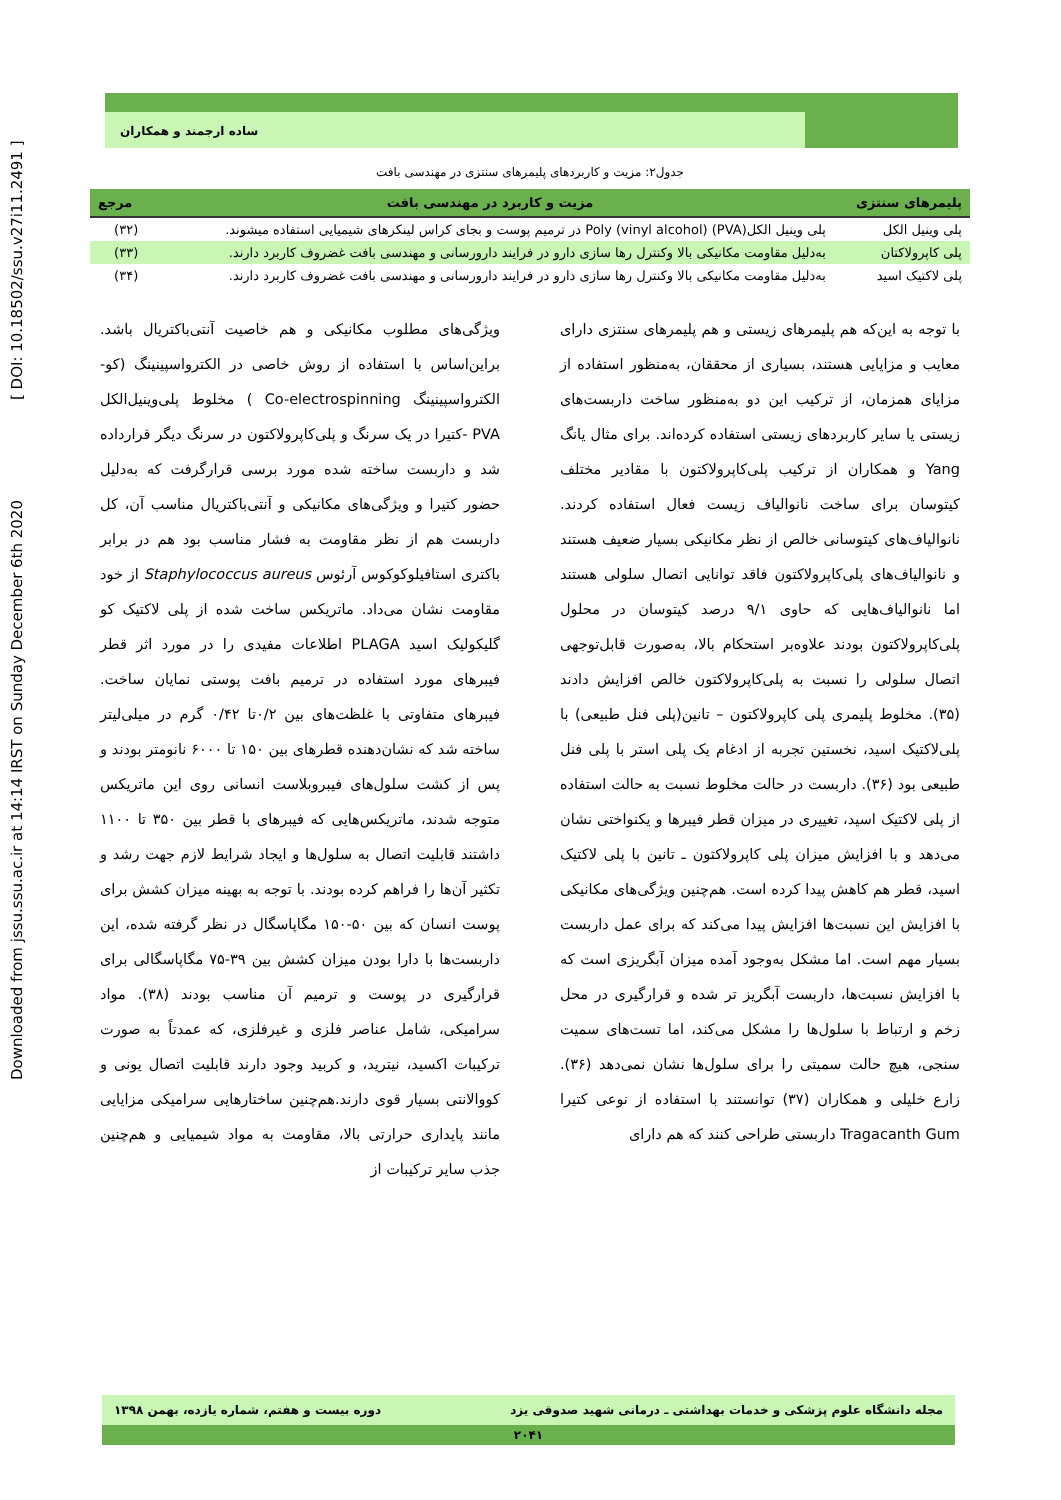Downloaded from jssu.ssu.ac.ir at 14:14 IRST on Sunday December 6th 2020 [ DOI: 10.18502/ssu.v27i11.2491 ]
ساده ارجمند و همکاران
جدول۲: مزیت و کاربردهای پلیمرهای سنتزی در مهندسی بافت
| پلیمرهای سنتزی | مزیت و کاربرد در مهندسی بافت | مرجع |
| --- | --- | --- |
| پلی وینیل الکل | پلی وینیل الکل(PVA) (Poly (vinyl alcohol در ترمیم پوست و بجای کراس لینکرهای شیمیایی استفاده میشوند. | (۳۲) |
| پلی کاپرولاکتان | بەدلیل مقاومت مکانیکی بالا وکنترل رها سازی دارو در فرایند دارورسانی و مهندسی بافت غضروف کاربرد دارند. | (۳۳) |
| پلی لاکتیک اسید | بەدلیل مقاومت مکانیکی بالا وکنترل رها سازی دارو در فرایند دارورسانی و مهندسی بافت غضروف کاربرد دارند. | (۳۴) |
با توجه به این‌که هم پلیمرهای زیستی و هم پلیمرهای سنتزی دارای معایب و مزایایی هستند، بسیاری از محققان، به‌منظور استفاده از مزایای همزمان، از ترکیب این دو به‌منظور ساخت داربست‌های زیستی یا سایر کاربردهای زیستی استفاده کرده‌اند. برای مثال یانگ Yang و همکاران از ترکیب پلی‌کاپرولاکتون با مقادیر مختلف کیتوسان برای ساخت نانوالیاف زیست فعال استفاده کردند. نانوالیاف‌های کیتوسانی خالص از نظر مکانیکی بسیار ضعیف هستند و نانوالیاف‌های پلی‌کاپرولاکتون فاقد توانایی اتصال سلولی هستند اما نانوالیاف‌هایی که حاوی ۹/۱ درصد کیتوسان در محلول پلی‌کاپرولاکتون بودند علاوه‌بر استحکام بالا، به‌صورت قابل‌توجهی اتصال سلولی را نسبت به پلی‌کاپرولاکتون خالص افزایش دادند (۳۵). مخلوط پلیمری پلی کاپرولاکتون – تانین(پلی فنل طبیعی) با پلی‌لاکتیک اسید، نخستین تجربه از ادغام یک پلی استر با پلی فنل طبیعی بود (۳۶). داربست در حالت مخلوط نسبت به حالت استفاده از پلی لاکتیک اسید، تغییری در میزان قطر فیبرها و یکنواختی نشان می‌دهد و با افزایش میزان پلی کاپرولاکتون ـ تانین با پلی لاکتیک اسید، قطر هم کاهش پیدا کرده است. هم‌چنین ویژگی‌های مکانیکی با افزایش این نسبت‌ها افزایش پیدا می‌کند که برای عمل داربست بسیار مهم است. اما مشکل به‌وجود آمده میزان آبگریزی است که با افزایش نسبت‌ها، داربست آبگریز تر شده و قرارگیری در محل زخم و ارتباط با سلول‌ها را مشکل می‌کند، اما تست‌های سمیت سنجی، هیچ حالت سمیتی را برای سلول‌ها نشان نمی‌دهد (۳۶). زارع خلیلی و همکاران (۳۷) توانستند با استفاده از نوعی کتیرا Tragacanth Gum داربستی طراحی کنند که هم دارای
ویژگی‌های مطلوب مکانیکی و هم خاصیت آنتی‌باکتریال باشد. براین‌اساس با استفاده از روش خاصی در الکترواسپینینگ (کو-الکترواسپینینگ Co-electrospinning ) مخلوط پلی‌وینیل‌الکل PVA -کتیرا در یک سرنگ و پلی‌کاپرولاکتون در سرنگ دیگر قرارداده شد و داربست ساخته شده مورد برسی قرارگرفت که به‌دلیل حضور کتیرا و ویژگی‌های مکانیکی و آنتی‌باکتریال مناسب آن، کل داربست هم از نظر مقاومت به فشار مناسب بود هم در برابر باکتری استافیلوکوکوس آرئوس Staphylococcus aureus از خود مقاومت نشان می‌داد. ماتریکس ساخت شده از پلی لاکتیک کو گلیکولیک اسید PLAGA اطلاعات مفیدی را در مورد اثر قطر فیبرهای مورد استفاده در ترمیم بافت پوستی نمایان ساخت. فیبرهای متفاوتی با غلظت‌های بین ۰/۲تا ۰/۴۲ گرم در میلی‌لیتر ساخته شد که نشان‌دهنده قطرهای بین ۱۵۰ تا ۶۰۰۰ نانومتر بودند و پس از کشت سلول‌های فیبروبلاست انسانی روی این ماتریکس متوجه شدند، ماتریکس‌هایی که فیبرهای با قطر بین ۳۵۰ تا ۱۱۰۰ داشتند قابلیت اتصال به سلول‌ها و ایجاد شرایط لازم جهت رشد و تکثیر آن‌ها را فراهم کرده بودند. با توجه به بهینه میزان کشش برای پوست انسان که بین ۵۰-۱۵۰ مگاپاسگال در نظر گرفته شده، این داربست‌ها با دارا بودن میزان کشش بین ۳۹-۷۵ مگاپاسگالی برای قرارگیری در پوست و ترمیم آن مناسب بودند (۳۸). مواد سرامیکی، شامل عناصر فلزی و غیرفلزی، که عمدتاً به صورت ترکیبات اکسید، نیترید، و کربید وجود دارند قابلیت اتصال یونی و کووالانتی بسیار قوی دارند.هم‌چنین ساختارهایی سرامیکی مزایایی مانند پایداری حرارتی بالا، مقاومت به مواد شیمیایی و هم‌چنین جذب سایر ترکیبات از
مجله دانشگاه علوم پزشکی و خدمات بهداشتی ـ درمانی شهید صدوقی یزد دوره بیست و هفتم، شماره یازده، بهمن ۱۳۹۸
۲۰۴۱